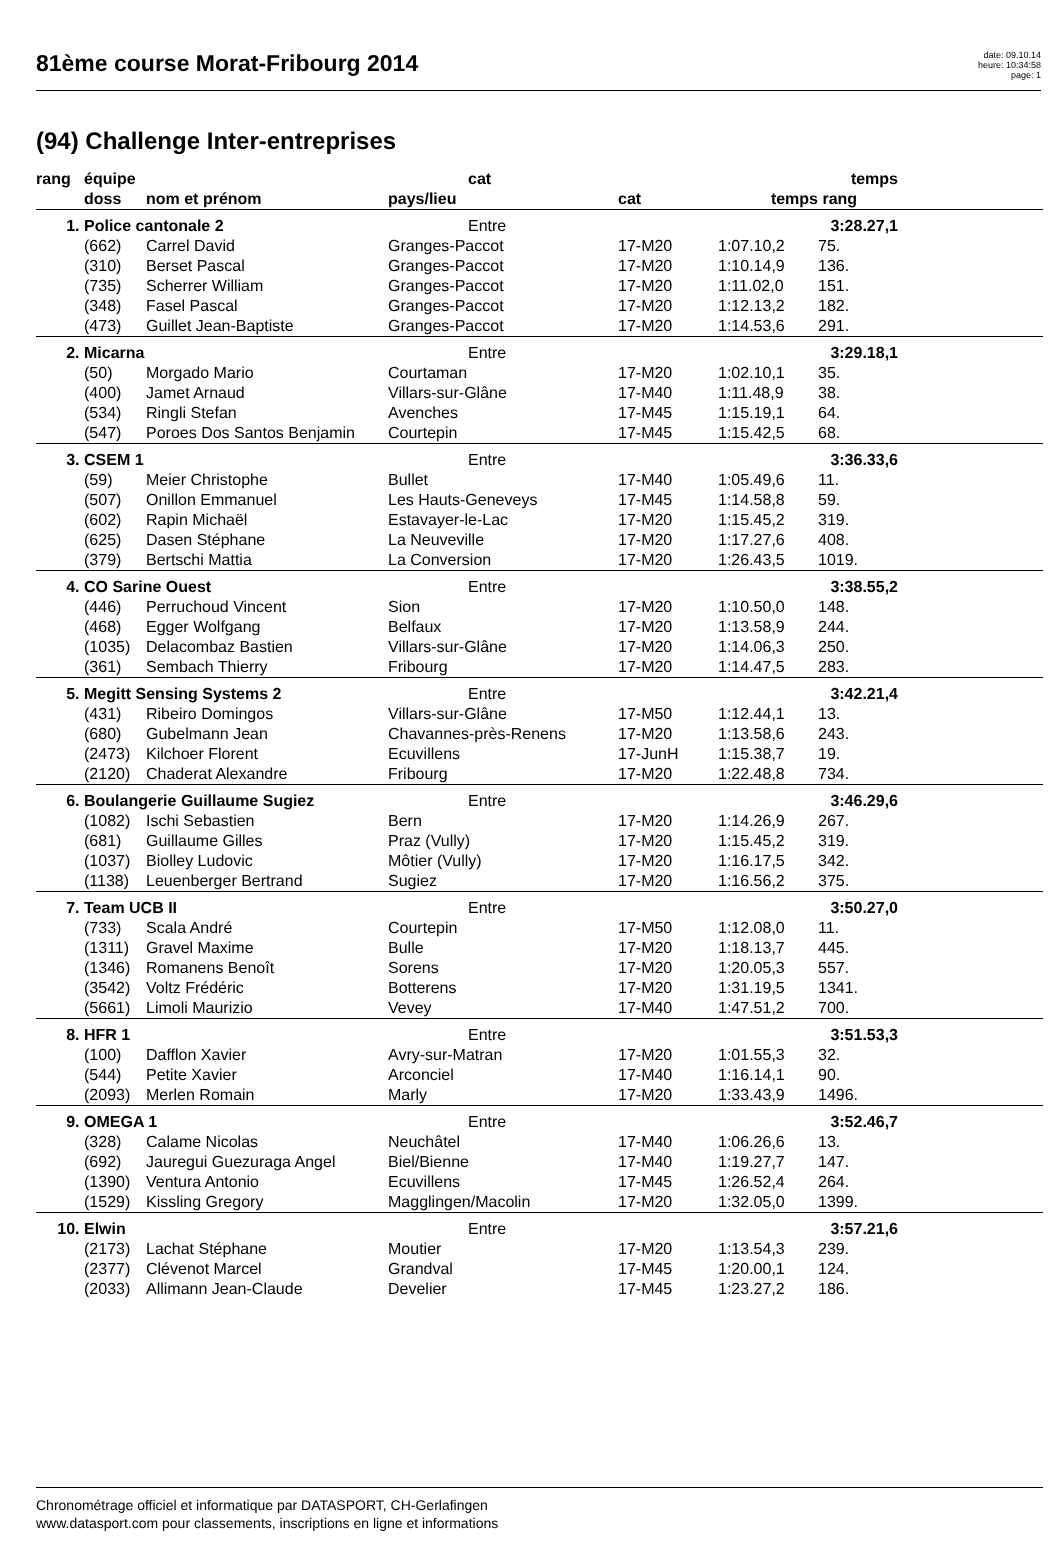81ème course Morat-Fribourg 2014
date: 09.10.14
heure: 10:34:58
page: 1
(94) Challenge Inter-entreprises
| rang | équipe | | cat | | temps | | |
| --- | --- | --- | --- | --- | --- | --- | --- |
| | doss | nom et prénom | pays/lieu | cat | temps | rang | |
| 1. | Police cantonale 2 | | Entre | | 3:28.27,1 | | |
| | (662) | Carrel David | Granges-Paccot | 17-M20 | 1:07.10,2 | 75. | |
| | (310) | Berset Pascal | Granges-Paccot | 17-M20 | 1:10.14,9 | 136. | |
| | (735) | Scherrer William | Granges-Paccot | 17-M20 | 1:11.02,0 | 151. | |
| | (348) | Fasel Pascal | Granges-Paccot | 17-M20 | 1:12.13,2 | 182. | |
| | (473) | Guillet Jean-Baptiste | Granges-Paccot | 17-M20 | 1:14.53,6 | 291. | |
| 2. | Micarna | | Entre | | 3:29.18,1 | | |
| | (50) | Morgado Mario | Courtaman | 17-M20 | 1:02.10,1 | 35. | |
| | (400) | Jamet Arnaud | Villars-sur-Glâne | 17-M40 | 1:11.48,9 | 38. | |
| | (534) | Ringli Stefan | Avenches | 17-M45 | 1:15.19,1 | 64. | |
| | (547) | Poroes Dos Santos Benjamin | Courtepin | 17-M45 | 1:15.42,5 | 68. | |
| 3. | CSEM 1 | | Entre | | 3:36.33,6 | | |
| | (59) | Meier Christophe | Bullet | 17-M40 | 1:05.49,6 | 11. | |
| | (507) | Onillon Emmanuel | Les Hauts-Geneveys | 17-M45 | 1:14.58,8 | 59. | |
| | (602) | Rapin Michaël | Estavayer-le-Lac | 17-M20 | 1:15.45,2 | 319. | |
| | (625) | Dasen Stéphane | La Neuveville | 17-M20 | 1:17.27,6 | 408. | |
| | (379) | Bertschi Mattia | La Conversion | 17-M20 | 1:26.43,5 | 1019. | |
| 4. | CO Sarine Ouest | | Entre | | 3:38.55,2 | | |
| | (446) | Perruchoud Vincent | Sion | 17-M20 | 1:10.50,0 | 148. | |
| | (468) | Egger Wolfgang | Belfaux | 17-M20 | 1:13.58,9 | 244. | |
| | (1035) | Delacombaz Bastien | Villars-sur-Glâne | 17-M20 | 1:14.06,3 | 250. | |
| | (361) | Sembach Thierry | Fribourg | 17-M20 | 1:14.47,5 | 283. | |
| 5. | Megitt Sensing Systems 2 | | Entre | | 3:42.21,4 | | |
| | (431) | Ribeiro Domingos | Villars-sur-Glâne | 17-M50 | 1:12.44,1 | 13. | |
| | (680) | Gubelmann Jean | Chavannes-près-Renens | 17-M20 | 1:13.58,6 | 243. | |
| | (2473) | Kilchoer Florent | Ecuvillens | 17-JunH | 1:15.38,7 | 19. | |
| | (2120) | Chaderat Alexandre | Fribourg | 17-M20 | 1:22.48,8 | 734. | |
| 6. | Boulangerie Guillaume Sugiez | | Entre | | 3:46.29,6 | | |
| | (1082) | Ischi Sebastien | Bern | 17-M20 | 1:14.26,9 | 267. | |
| | (681) | Guillaume Gilles | Praz (Vully) | 17-M20 | 1:15.45,2 | 319. | |
| | (1037) | Biolley Ludovic | Môtier (Vully) | 17-M20 | 1:16.17,5 | 342. | |
| | (1138) | Leuenberger Bertrand | Sugiez | 17-M20 | 1:16.56,2 | 375. | |
| 7. | Team UCB II | | Entre | | 3:50.27,0 | | |
| | (733) | Scala André | Courtepin | 17-M50 | 1:12.08,0 | 11. | |
| | (1311) | Gravel Maxime | Bulle | 17-M20 | 1:18.13,7 | 445. | |
| | (1346) | Romanens Benoît | Sorens | 17-M20 | 1:20.05,3 | 557. | |
| | (3542) | Voltz Frédéric | Botterens | 17-M20 | 1:31.19,5 | 1341. | |
| | (5661) | Limoli Maurizio | Vevey | 17-M40 | 1:47.51,2 | 700. | |
| 8. | HFR 1 | | Entre | | 3:51.53,3 | | |
| | (100) | Dafflon Xavier | Avry-sur-Matran | 17-M20 | 1:01.55,3 | 32. | |
| | (544) | Petite Xavier | Arconciel | 17-M40 | 1:16.14,1 | 90. | |
| | (2093) | Merlen Romain | Marly | 17-M20 | 1:33.43,9 | 1496. | |
| 9. | OMEGA 1 | | Entre | | 3:52.46,7 | | |
| | (328) | Calame Nicolas | Neuchâtel | 17-M40 | 1:06.26,6 | 13. | |
| | (692) | Jauregui Guezuraga Angel | Biel/Bienne | 17-M40 | 1:19.27,7 | 147. | |
| | (1390) | Ventura Antonio | Ecuvillens | 17-M45 | 1:26.52,4 | 264. | |
| | (1529) | Kissling Gregory | Magglingen/Macolin | 17-M20 | 1:32.05,0 | 1399. | |
| 10. | Elwin | | Entre | | 3:57.21,6 | | |
| | (2173) | Lachat Stéphane | Moutier | 17-M20 | 1:13.54,3 | 239. | |
| | (2377) | Clévenot Marcel | Grandval | 17-M45 | 1:20.00,1 | 124. | |
| | (2033) | Allimann Jean-Claude | Develier | 17-M45 | 1:23.27,2 | 186. | |
Chronométrage officiel et informatique par DATASPORT, CH-Gerlafingen
www.datasport.com pour classements, inscriptions en ligne et informations